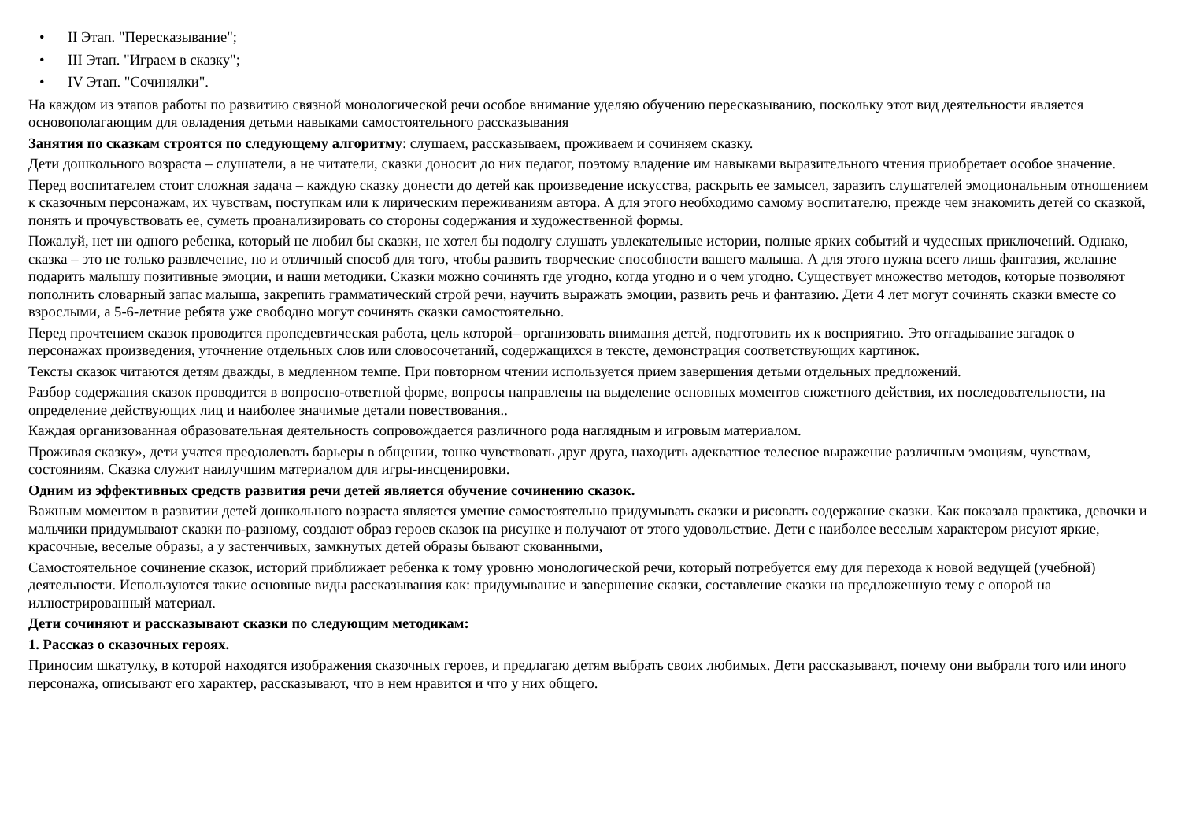• II Этап. "Пересказывание";
• III Этап. "Играем в сказку";
• IV Этап. "Сочинялки".
На каждом из этапов работы по развитию связной монологической речи особое внимание уделяю обучению пересказыванию, поскольку этот вид деятельности является основополагающим для овладения детьми навыками самостоятельного рассказывания
Занятия по сказкам строятся по следующему алгоритму: слушаем, рассказываем, проживаем и сочиняем сказку.
Дети дошкольного возраста – слушатели, а не читатели, сказки доносит до них педагог, поэтому владение им навыками выразительного чтения приобретает особое значение.
Перед воспитателем стоит сложная задача – каждую сказку донести до детей как произведение искусства, раскрыть ее замысел, заразить слушателей эмоциональным отношением к сказочным персонажам, их чувствам, поступкам или к лирическим переживаниям автора. А для этого необходимо самому воспитателю, прежде чем знакомить детей со сказкой, понять и прочувствовать ее, суметь проанализировать со стороны содержания и художественной формы.
Пожалуй, нет ни одного ребенка, который не любил бы сказки, не хотел бы подолгу слушать увлекательные истории, полные ярких событий и чудесных приключений. Однако, сказка – это не только развлечение, но и отличный способ для того, чтобы развить творческие способности вашего малыша. А для этого нужна всего лишь фантазия, желание подарить малышу позитивные эмоции, и наши методики. Сказки можно сочинять где угодно, когда угодно и о чем угодно. Существует множество методов, которые позволяют пополнить словарный запас малыша, закрепить грамматический строй речи, научить выражать эмоции, развить речь и фантазию. Дети 4 лет могут сочинять сказки вместе со взрослыми, а 5-6-летние ребята уже свободно могут сочинять сказки самостоятельно.
Перед прочтением сказок проводится пропедевтическая работа, цель которой– организовать внимания детей, подготовить их к восприятию. Это отгадывание загадок о персонажах произведения, уточнение отдельных слов или словосочетаний, содержащихся в тексте, демонстрация соответствующих картинок.
Тексты сказок читаются детям дважды, в медленном темпе. При повторном чтении используется прием завершения детьми отдельных предложений.
Разбор содержания сказок проводится в вопросно-ответной форме, вопросы направлены на выделение основных моментов сюжетного действия, их последовательности, на определение действующих лиц и наиболее значимые детали повествования..
Каждая организованная образовательная деятельность сопровождается различного рода наглядным и игровым материалом.
Проживая сказку», дети учатся преодолевать барьеры в общении, тонко чувствовать друг друга, находить адекватное телесное выражение различным эмоциям, чувствам, состояниям. Сказка служит наилучшим материалом для игры-инсценировки.
Одним из эффективных средств развития речи детей является обучение сочинению сказок.
Важным моментом в развитии детей дошкольного возраста является умение самостоятельно придумывать сказки и рисовать содержание сказки. Как показала практика, девочки и мальчики придумывают сказки по-разному, создают образ героев сказок на рисунке и получают от этого удовольствие. Дети с наиболее веселым характером рисуют яркие, красочные, веселые образы, а у застенчивых, замкнутых детей образы бывают скованными,
Самостоятельное сочинение сказок, историй приближает ребенка к тому уровню монологической речи, который потребуется ему для перехода к новой ведущей (учебной) деятельности. Используются такие основные виды рассказывания как: придумывание и завершение сказки, составление сказки на предложенную тему с опорой на иллюстрированный материал.
Дети сочиняют и рассказывают сказки по следующим методикам:
1. Рассказ о сказочных героях.
Приносим шкатулку, в которой находятся изображения сказочных героев, и предлагаю детям выбрать своих любимых. Дети рассказывают, почему они выбрали того или иного персонажа, описывают его характер, рассказывают, что в нем нравится и что у них общего.